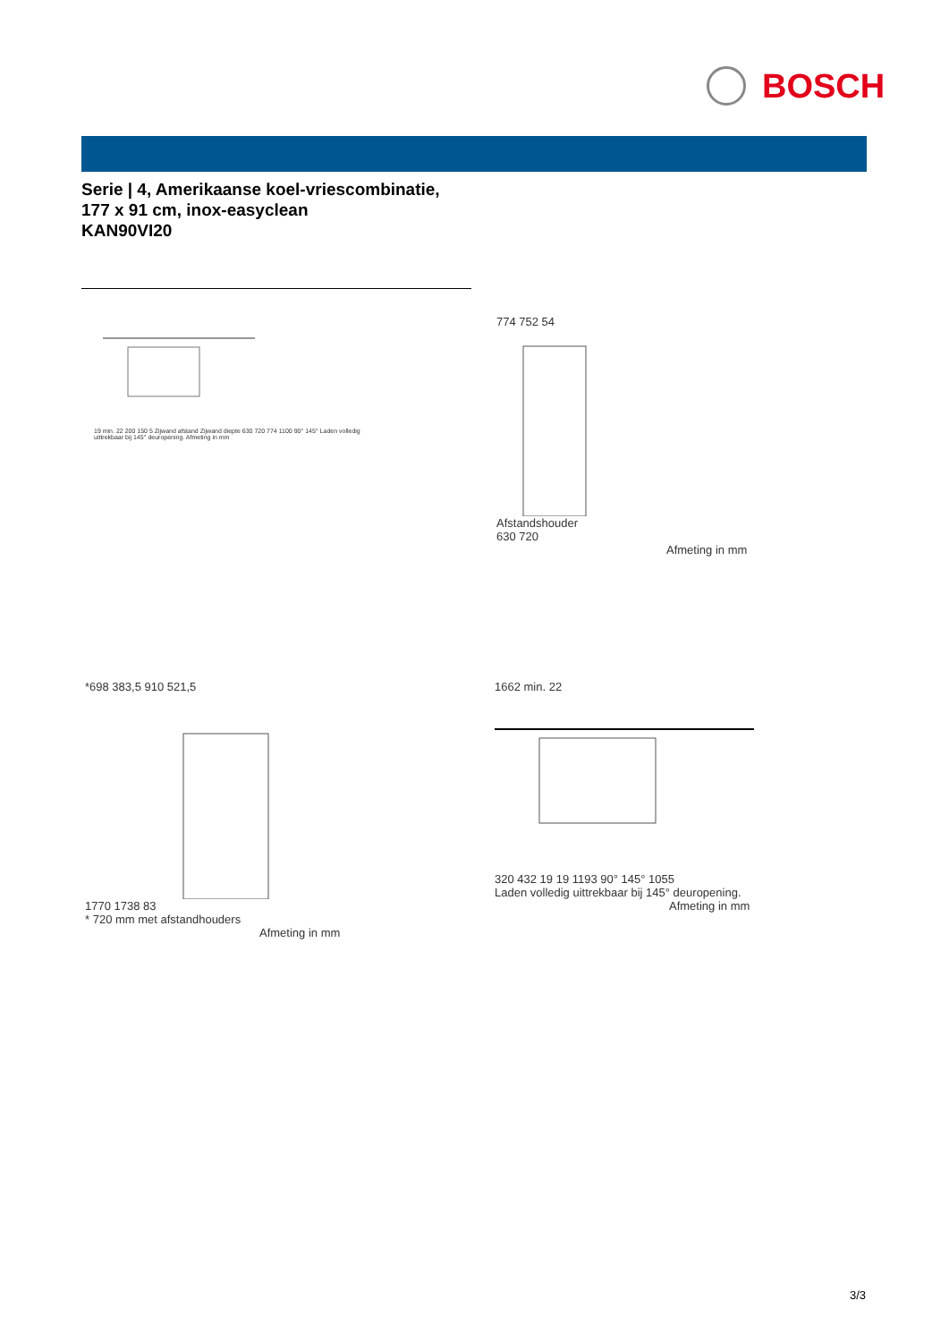BOSCH
Serie | 4, Amerikaanse koel-vriescombinatie,
177 x 91 cm, inox-easyclean
KAN90VI20
19 min. 22 200 150 5 Zijwand afstand Zijwand diepte 630 720 774 1100 90° 145° Laden volledig uittrekbaar bij 145° deuropening. Afmeting in mm
774 752 54
Afstandshouder
630 720
Afmeting in mm
*698 383,5 910 521,5
1770 1738 83
* 720 mm met afstandhouders
Afmeting in mm
1662 min. 22
320 432 19 19 1193 90° 145° 1055
Laden volledig uittrekbaar bij 145° deuropening.
Afmeting in mm
3/3